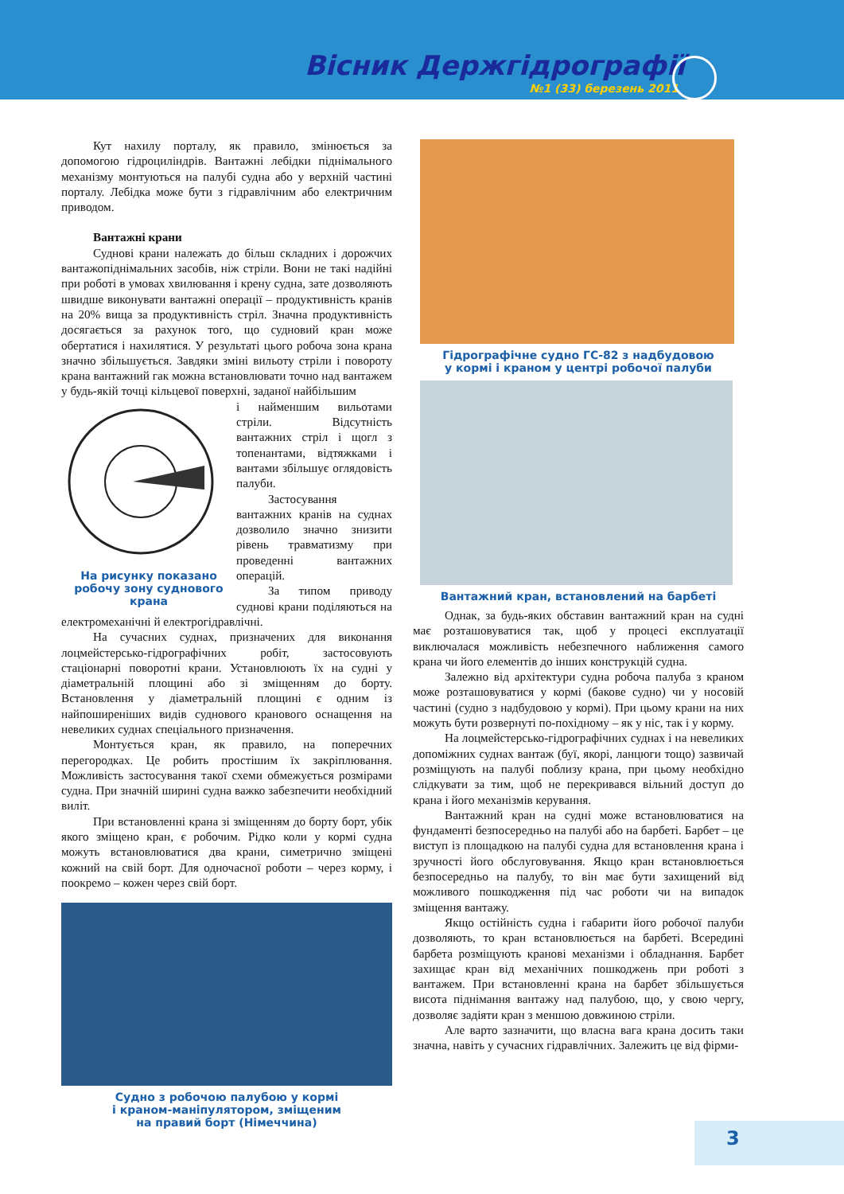Вісник Держгідрографії
№1 (33) березень 2011
Кут нахилу порталу, як правило, змінюється за допомогою гідроциліндрів. Вантажні лебідки піднімального механізму монтуються на палубі судна або у верхній частині порталу. Лебідка може бути з гідравлічним або електричним приводом.
Вантажні крани
Суднові крани належать до більш складних і дорожчих вантажопіднімальних засобів, ніж стріли. Вони не такі надійні при роботі в умовах хвилювання і крену судна, зате дозволяють швидше виконувати вантажні операції – продуктивність кранів на 20% вища за продуктивність стріл. Значна продуктивність досягається за рахунок того, що судновий кран може обертатися і нахилятися. У результаті цього робоча зона крана значно збільшується. Завдяки зміні вильоту стріли і повороту крана вантажний гак можна встановлювати точно над вантажем у будь-якій точці кільцевої поверхні, заданої найбільшим
На рисунку показано робочу зону суднового крана
і найменшим вильотами стріли. Відсутність вантажних стріл і щогл з топенантами, відтяжками і вантами збільшує оглядовість палуби.
Застосування вантажних кранів на суднах дозволило значно знизити рівень травматизму при проведенні вантажних операцій.
За типом приводу суднові крани поділяються на електромеханічні й електрогідравлічні.
На сучасних суднах, призначених для виконання лоцмейстерсько-гідрографічних робіт, застосовують стаціонарні поворотні крани. Установлюють їх на судні у діаметральній площині або зі зміщенням до борту. Встановлення у діаметральній площині є одним із найпоширеніших видів суднового кранового оснащення на невеликих суднах спеціального призначення.
Монтується кран, як правило, на поперечних перегородках. Це робить простішим їх закріплювання. Можливість застосування такої схеми обмежується розмірами судна. При значній ширині судна важко забезпечити необхідний виліт.
При встановленні крана зі зміщенням до борту борт, убік якого зміщено кран, є робочим. Рідко коли у кормі судна можуть встановлюватися два крани, симетрично зміщені кожний на свій борт. Для одночасної роботи – через корму, і поокремо – кожен через свій борт.
Судно з робочою палубою у кормі
і краном-маніпулятором, зміщеним
на правий борт (Німеччина)
Гідрографічне судно ГС-82 з надбудовою
у кормі і краном у центрі робочої палуби
Вантажний кран, встановлений на барбеті
Однак, за будь-яких обставин вантажний кран на судні має розташовуватися так, щоб у процесі експлуатації виключалася можливість небезпечного наближення самого крана чи його елементів до інших конструкцій судна.
Залежно від архітектури судна робоча палуба з краном може розташовуватися у кормі (бакове судно) чи у носовій частині (судно з надбудовою у кормі). При цьому крани на них можуть бути розвернуті по-похідному – як у ніс, так і у корму.
На лоцмейстерсько-гідрографічних суднах і на невеликих допоміжних суднах вантаж (буї, якорі, ланцюги тощо) зазвичай розміщують на палубі поблизу крана, при цьому необхідно слідкувати за тим, щоб не перекривався вільний доступ до крана і його механізмів керування.
Вантажний кран на судні може встановлюватися на фундаменті безпосередньо на палубі або на барбеті. Барбет – це виступ із площадкою на палубі судна для встановлення крана і зручності його обслуговування. Якщо кран встановлюється безпосередньо на палубу, то він має бути захищений від можливого пошкодження під час роботи чи на випадок зміщення вантажу.
Якщо остійність судна і габарити його робочої палуби дозволяють, то кран встановлюється на барбеті. Всередині барбета розміщують кранові механізми і обладнання. Барбет захищає кран від механічних пошкоджень при роботі з вантажем. При встановленні крана на барбет збільшується висота піднімання вантажу над палубою, що, у свою чергу, дозволяє задіяти кран з меншою довжиною стріли.
Але варто зазначити, що власна вага крана досить таки значна, навіть у сучасних гідравлічних. Залежить це від фірми-
3